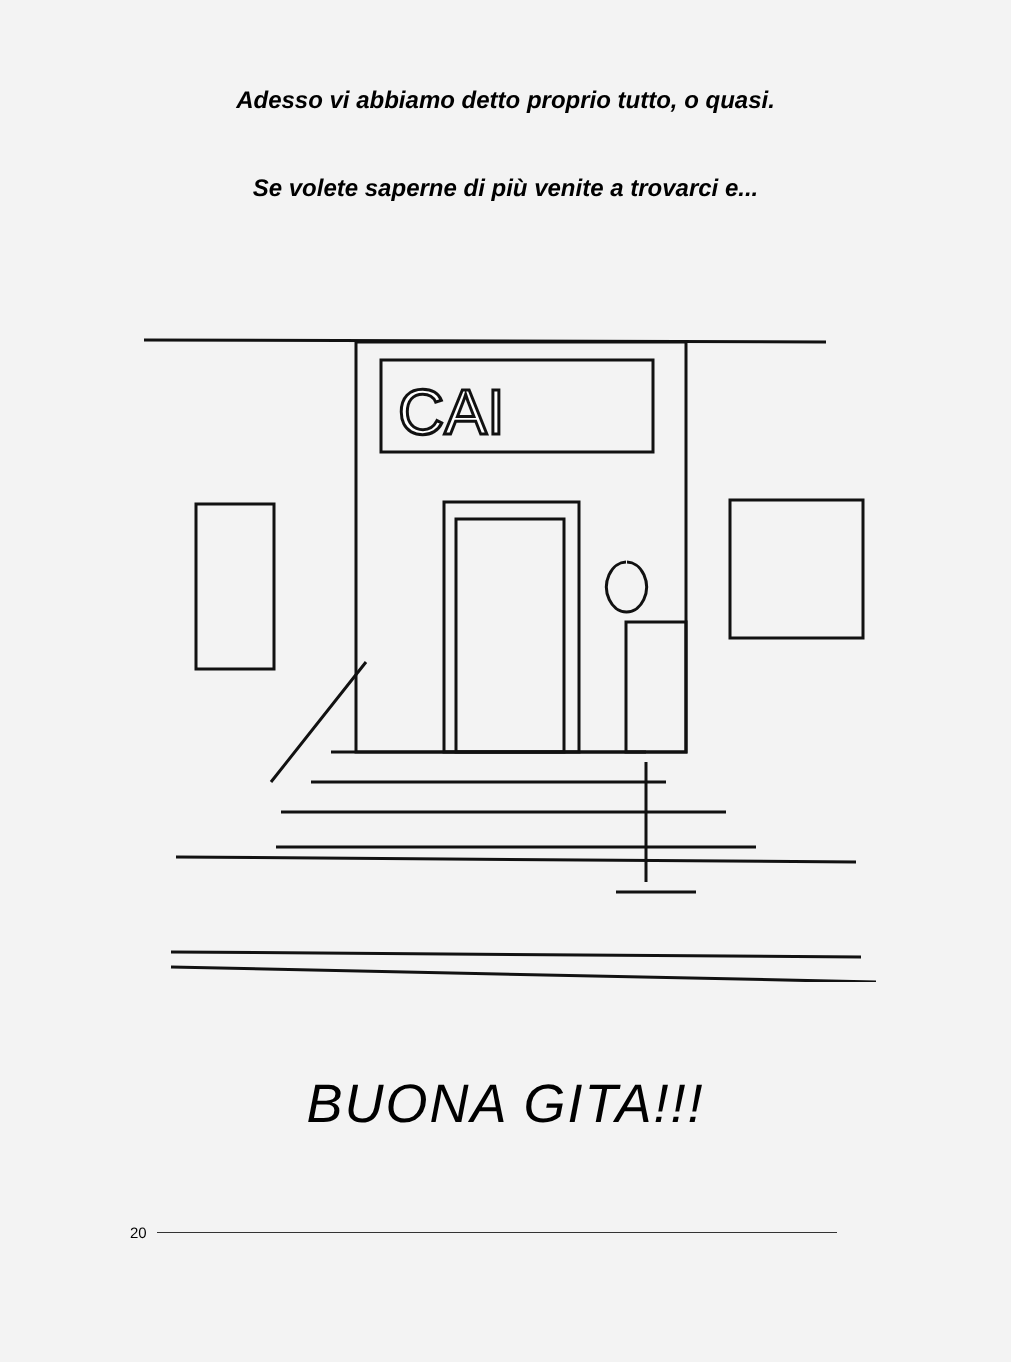Adesso vi abbiamo detto proprio tutto, o quasi.
Se volete saperne di più venite a trovarci e...
CAI
BUONA GITA!!!
20